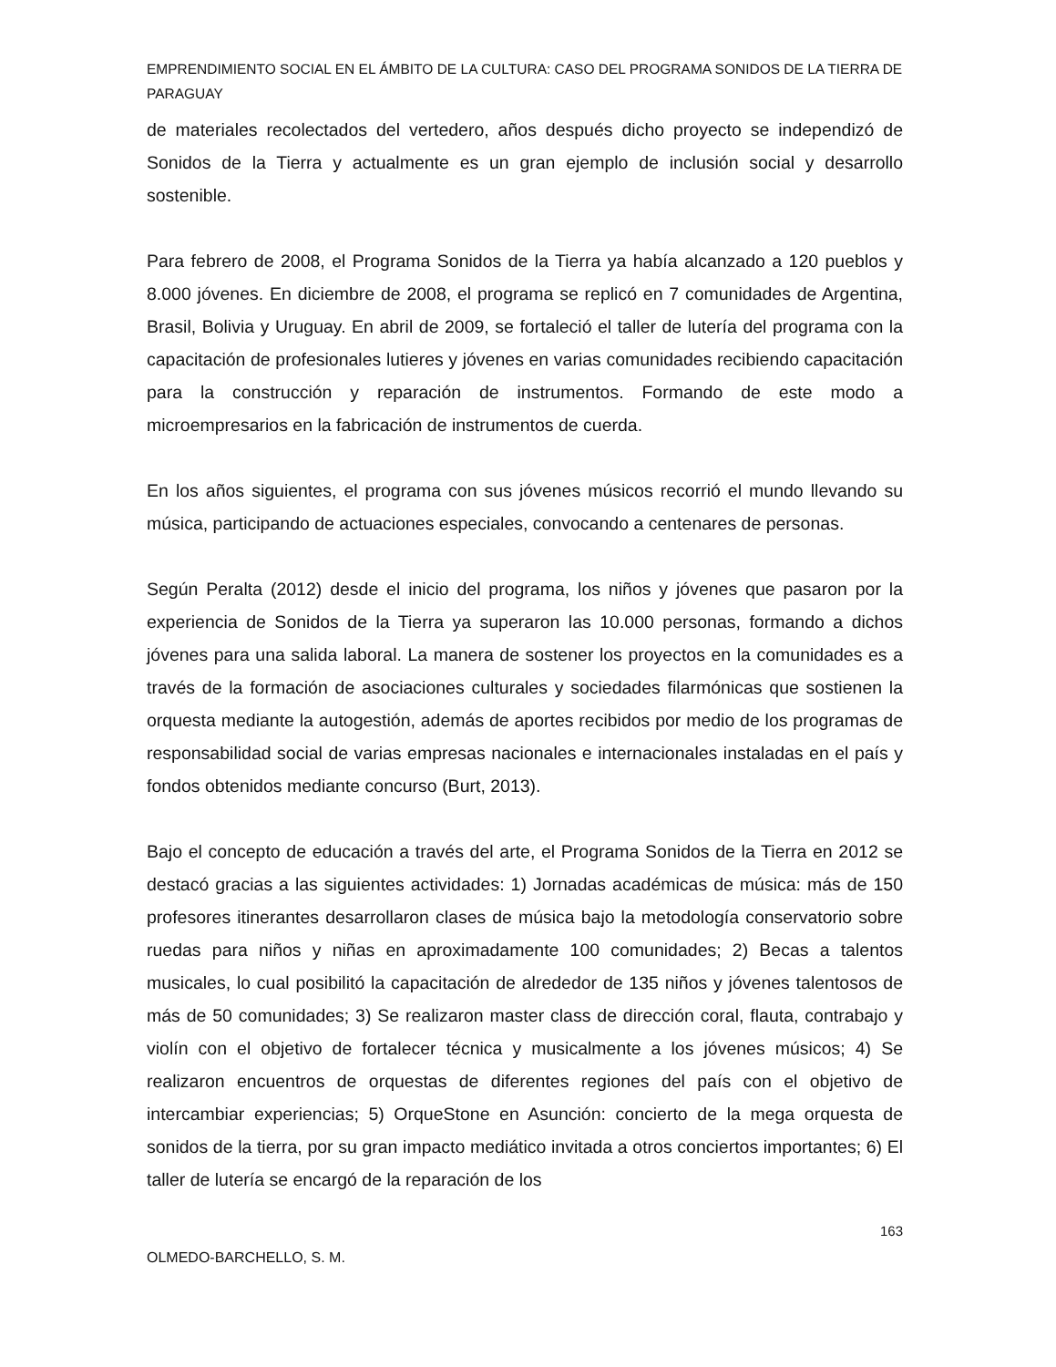EMPRENDIMIENTO SOCIAL EN EL ÁMBITO DE LA CULTURA: CASO DEL PROGRAMA SONIDOS DE LA TIERRA DE PARAGUAY
de materiales recolectados del vertedero, años después dicho proyecto se independizó de Sonidos de la Tierra y actualmente es un gran ejemplo de inclusión social y desarrollo sostenible.
Para febrero de 2008, el Programa Sonidos de la Tierra ya había alcanzado a 120 pueblos y 8.000 jóvenes. En diciembre de 2008, el programa se replicó en 7 comunidades de Argentina, Brasil, Bolivia y Uruguay. En abril de 2009, se fortaleció el taller de lutería del programa con la capacitación de profesionales lutieres y jóvenes en varias comunidades recibiendo capacitación para la construcción y reparación de instrumentos. Formando de este modo a microempresarios en la fabricación de instrumentos de cuerda.
En los años siguientes, el programa con sus jóvenes músicos recorrió el mundo llevando su música, participando de actuaciones especiales, convocando a centenares de personas.
Según Peralta (2012) desde el inicio del programa, los niños y jóvenes que pasaron por la experiencia de Sonidos de la Tierra ya superaron las 10.000 personas, formando a dichos jóvenes para una salida laboral. La manera de sostener los proyectos en la comunidades es a través de la formación de asociaciones culturales y sociedades filarmónicas que sostienen la orquesta mediante la autogestión, además de aportes recibidos por medio de los programas de responsabilidad social de varias empresas nacionales e internacionales instaladas en el país y fondos obtenidos mediante concurso (Burt, 2013).
Bajo el concepto de educación a través del arte, el Programa Sonidos de la Tierra en 2012 se destacó gracias a las siguientes actividades: 1) Jornadas académicas de música: más de 150 profesores itinerantes desarrollaron clases de música bajo la metodología conservatorio sobre ruedas para niños y niñas en aproximadamente 100 comunidades; 2) Becas a talentos musicales, lo cual posibilitó la capacitación de alrededor de 135 niños y jóvenes talentosos de más de 50 comunidades; 3) Se realizaron master class de dirección coral, flauta, contrabajo y violín con el objetivo de fortalecer técnica y musicalmente a los jóvenes músicos; 4) Se realizaron encuentros de orquestas de diferentes regiones del país con el objetivo de intercambiar experiencias; 5) OrqueStone en Asunción: concierto de la mega orquesta de sonidos de la tierra, por su gran impacto mediático invitada a otros conciertos importantes; 6) El taller de lutería se encargó de la reparación de los
163
OLMEDO-BARCHELLO, S. M.